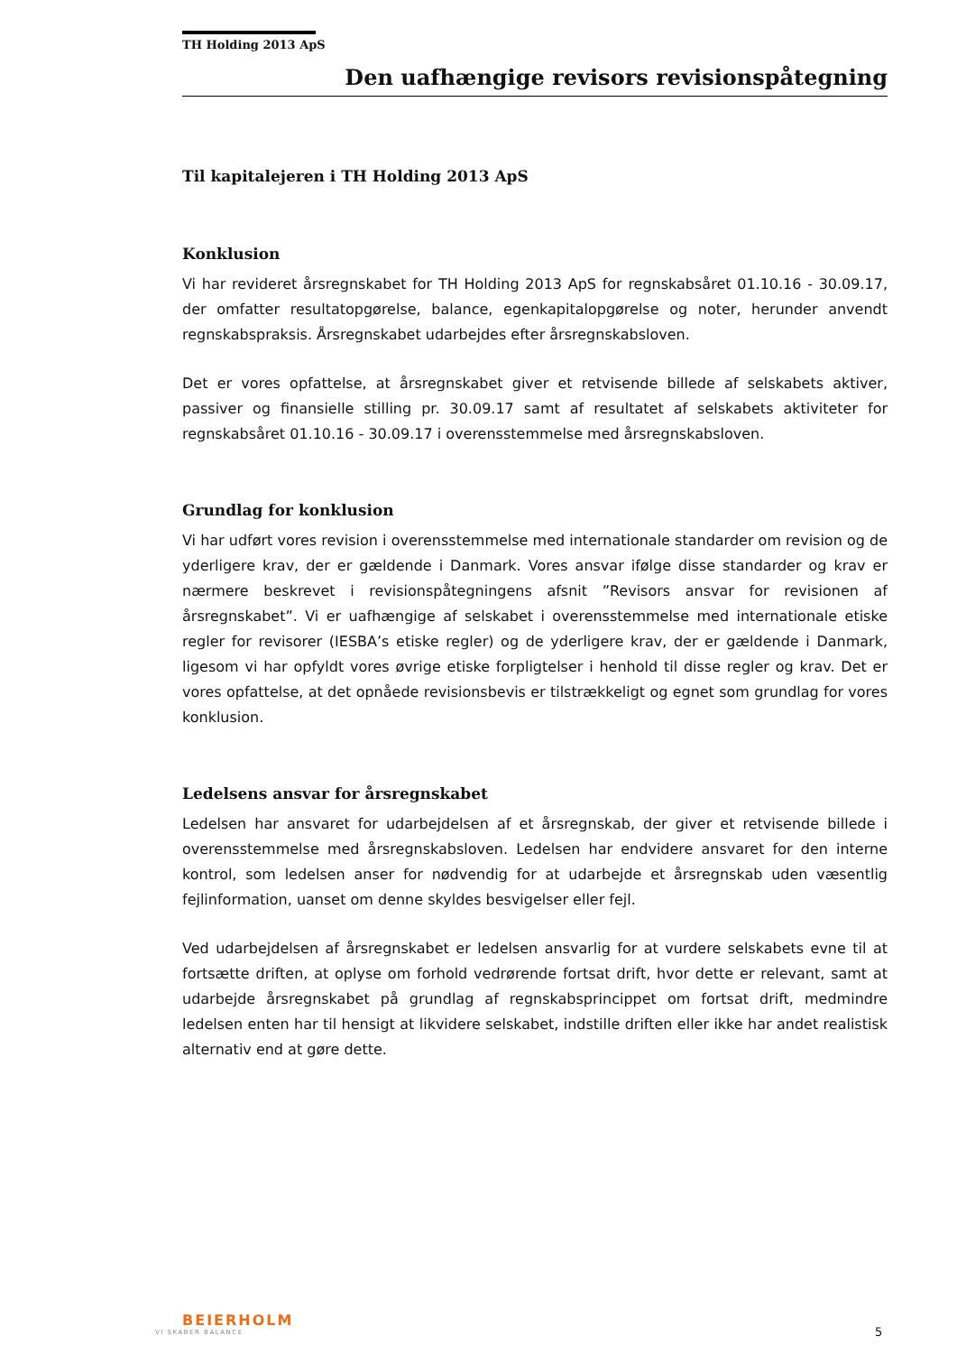TH Holding 2013 ApS
Den uafhængige revisors revisionspåtegning
Til kapitalejeren i TH Holding 2013 ApS
Konklusion
Vi har revideret årsregnskabet for TH Holding 2013 ApS for regnskabsåret 01.10.16 - 30.09.17, der omfatter resultatopgørelse, balance, egenkapitalopgørelse og noter, herunder anvendt regnskabspraksis. Årsregnskabet udarbejdes efter årsregnskabsloven.
Det er vores opfattelse, at årsregnskabet giver et retvisende billede af selskabets aktiver, passiver og finansielle stilling pr. 30.09.17 samt af resultatet af selskabets aktiviteter for regnskabsåret 01.10.16 - 30.09.17 i overensstemmelse med årsregnskabsloven.
Grundlag for konklusion
Vi har udført vores revision i overensstemmelse med internationale standarder om revision og de yderligere krav, der er gældende i Danmark. Vores ansvar ifølge disse standarder og krav er nærmere beskrevet i revisionspåtegningens afsnit ”Revisors ansvar for revisionen af årsregnskabet”. Vi er uafhængige af selskabet i overensstemmelse med internationale etiske regler for revisorer (IESBA’s etiske regler) og de yderligere krav, der er gældende i Danmark, ligesom vi har opfyldt vores øvrige etiske forpligtelser i henhold til disse regler og krav. Det er vores opfattelse, at det opnåede revisionsbevis er tilstrækkeligt og egnet som grundlag for vores konklusion.
Ledelsens ansvar for årsregnskabet
Ledelsen har ansvaret for udarbejdelsen af et årsregnskab, der giver et retvisende billede i overensstemmelse med årsregnskabsloven. Ledelsen har endvidere ansvaret for den interne kontrol, som ledelsen anser for nødvendig for at udarbejde et årsregnskab uden væsentlig fejlinformation, uanset om denne skyldes besvigelser eller fejl.
Ved udarbejdelsen af årsregnskabet er ledelsen ansvarlig for at vurdere selskabets evne til at fortsætte driften, at oplyse om forhold vedrørende fortsat drift, hvor dette er relevant, samt at udarbejde årsregnskabet på grundlag af regnskabsprincippet om fortsat drift, medmindre ledelsen enten har til hensigt at likvidere selskabet, indstille driften eller ikke har andet realistisk alternativ end at gøre dette.
BEIERHOLM
VI SKABER BALANCE
5